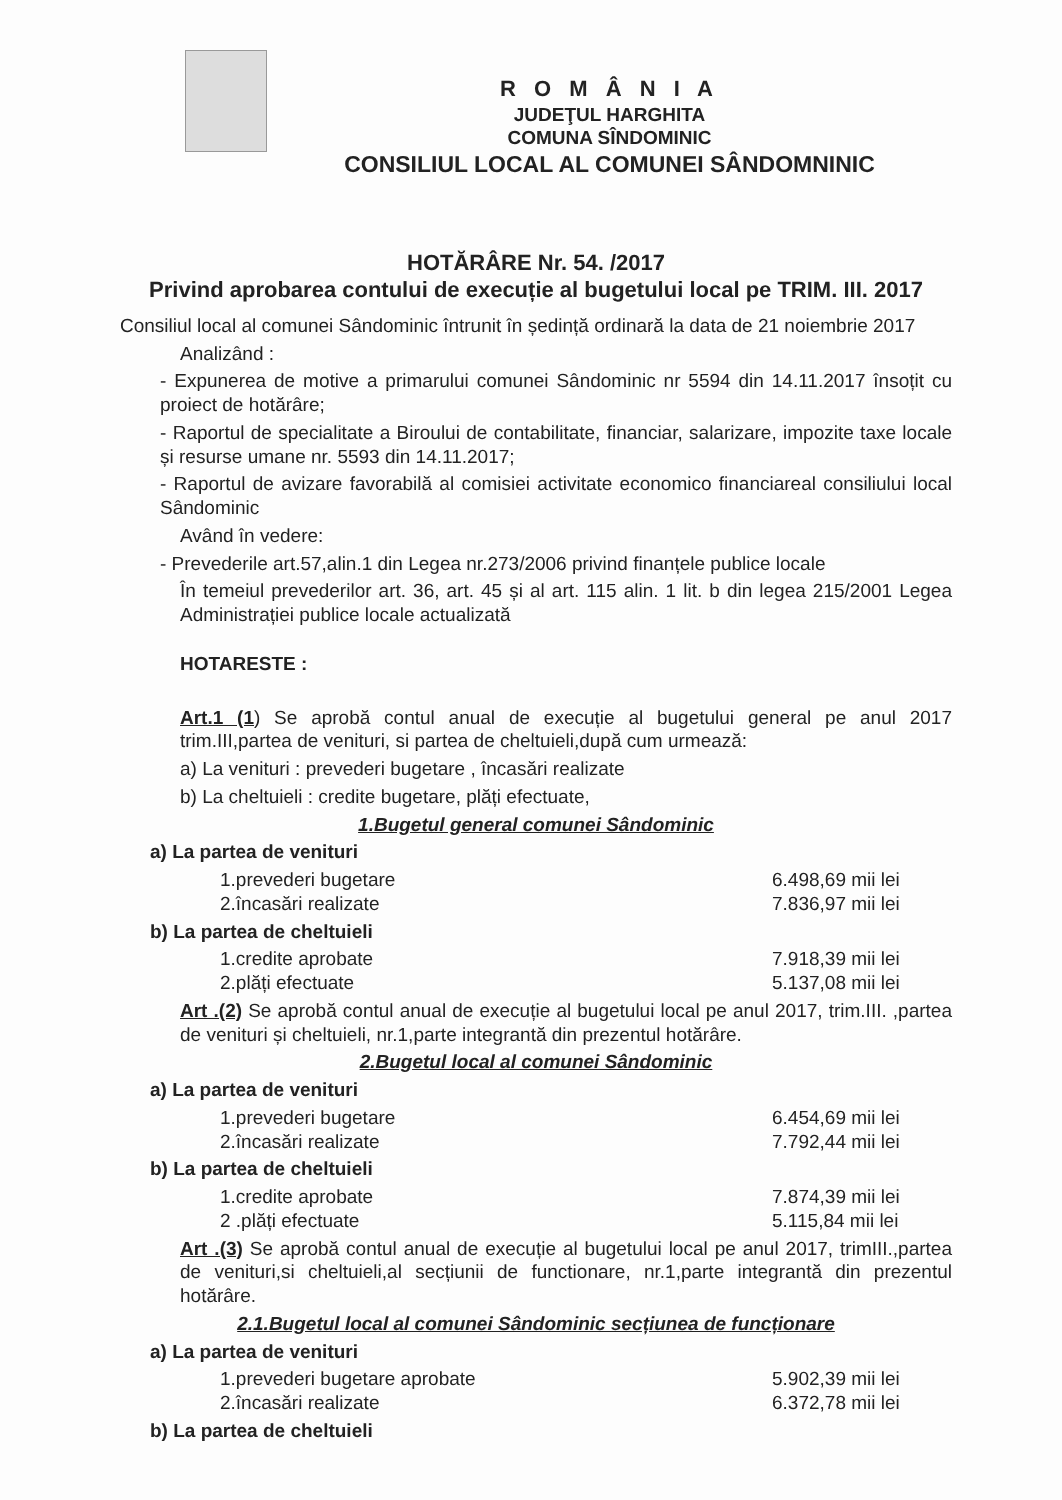R O M Â N I A
JUDEŢUL HARGHITA
COMUNA SÎNDOMINIC
CONSILIUL LOCAL AL COMUNEI SÂNDOMNINIC
HOTĂRÂRE Nr. 54. /2017
Privind aprobarea contului de execuție al bugetului local pe TRIM. III. 2017
Consiliul local al comunei Sândominic întrunit în ședință ordinară la data de 21 noiembrie 2017
Analizând :
- Expunerea de motive a primarului comunei Sândominic nr 5594 din 14.11.2017 însoțit cu proiect de hotărâre;
- Raportul de specialitate a Biroului de contabilitate, financiar, salarizare, impozite taxe locale și resurse umane nr. 5593 din 14.11.2017;
- Raportul de avizare favorabilă al comisiei activitate economico financiareal consiliului local Sândominic
Având în vedere:
- Prevederile art.57,alin.1 din Legea nr.273/2006 privind finanțele publice locale
În temeiul prevederilor art. 36, art. 45 și al art. 115 alin. 1 lit. b din legea 215/2001 Legea Administrației publice locale actualizată
HOTARESTE :
Art.1 (1) Se aprobă contul anual de execuție al bugetului general pe anul 2017 trim.III,partea de venituri, si partea de cheltuieli,după cum urmează:
a) La venituri : prevederi bugetare , încasări realizate
b) La cheltuieli : credite bugetare, plăți efectuate,
1.Bugetul general comunei Sândominic
a) La partea de venituri
1.prevederi bugetare 6.498,69 mii lei
2.încasări realizate 7.836,97 mii lei
b) La partea de cheltuieli
1.credite aprobate 7.918,39 mii lei
2.plăți efectuate 5.137,08 mii lei
Art .(2) Se aprobă contul anual de execuție al bugetului local pe anul 2017, trim.III. ,partea de venituri și cheltuieli, nr.1,parte integrantă din prezentul hotărâre.
2.Bugetul local al comunei Sândominic
a) La partea de venituri
1.prevederi bugetare 6.454,69 mii lei
2.încasări realizate 7.792,44 mii lei
b) La partea de cheltuieli
1.credite aprobate 7.874,39 mii lei
2 .plăți efectuate 5.115,84 mii lei
Art .(3) Se aprobă contul anual de execuție al bugetului local pe anul 2017, trimIII.,partea de venituri,si cheltuieli,al secțiunii de functionare, nr.1,parte integrantă din prezentul hotărâre.
2.1.Bugetul local al comunei Sândominic secțiunea de funcționare
a) La partea de venituri
1.prevederi bugetare aprobate 5.902,39 mii lei
2.încasări realizate 6.372,78 mii lei
b) La partea de cheltuieli